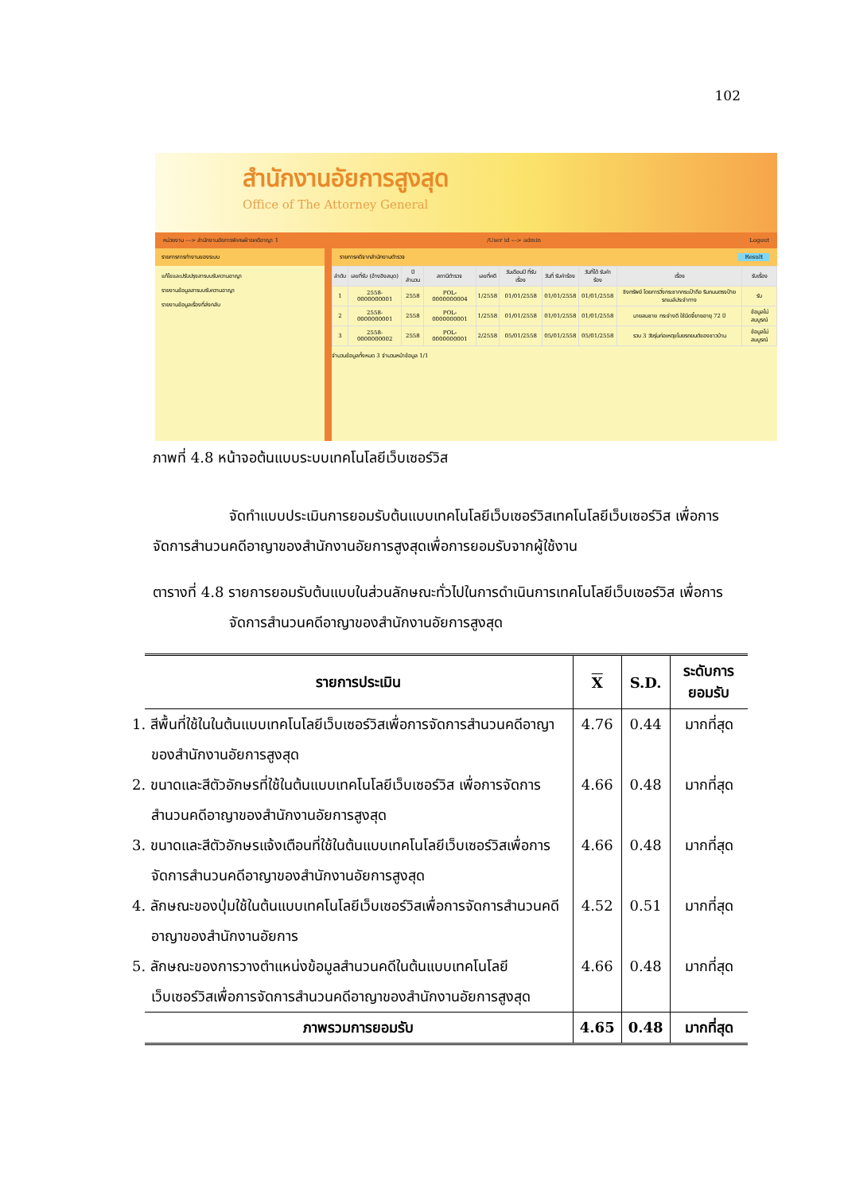102
สำนักงานอัยการสูงสุด
Office of The Attorney General
หน่วยงาน ---> สำนักงานอัยการพิเศษฝ่ายคดีอาญา 1 /User id ---> admin Logout
รายการการทำงานของระบบ
แก้ไขและปรับปรุงสารบบรับความอาญา
รายงานข้อมูลสารบบรับความอาญา
รายงานข้อมูลเรื่องที่ส่งกลับ
รายการคดีจากสำนักงานตำรวจ Result
| ลำดับ | เลขที่รับ (อ้างอิงสมุด) | ปี สำนวน | สถานีตำรวจ | เลขที่คดี | วันเดือนปี ที่รับเรื่อง | วันที่ รับคำร้อง | วันที่ได้ รับคำร้อง | เรื่อง | รับเรื่อง |
| --- | --- | --- | --- | --- | --- | --- | --- | --- | --- |
| 1 | 2558- 0000000001 | 2558 | POL- 0000000004 | 1/2558 | 01/01/2558 | 01/01/2558 | 01/01/2558 | ชิงทรัพย์ โดยการวิ่งกระชากกระเป๋าถือ ริมถนนตรงป้ายรถเมล์ประจำทาง | รับ |
| 2 | 2558- 0000000001 | 2558 | POL- 0000000001 | 1/2558 | 01/01/2558 | 01/01/2558 | 01/01/2558 | นายสมชาย กระจ่างดี ใช้มีดจี้ยายอายุ 72 ปี | ข้อมูลไม่สมบูรณ์ |
| 3 | 2558- 0000000002 | 2558 | POL- 0000000001 | 2/2558 | 05/01/2558 | 05/01/2558 | 05/01/2558 | รวบ 3 วัยรุ่นก่อเหตุขโมยรถยนต์ของชาวบ้าน | ข้อมูลไม่สมบูรณ์ |
จำนวนข้อมูลทั้งหมด 3 จำนวนหน้าข้อมูล 1/1
ภาพที่ 4.8 หน้าจอต้นแบบระบบเทคโนโลยีเว็บเซอร์วิส
จัดทำแบบประเมินการยอมรับต้นแบบเทคโนโลยีเว็บเซอร์วิสเทคโนโลยีเว็บเซอร์วิส เพื่อการจัดการสำนวนคดีอาญาของสำนักงานอัยการสูงสุดเพื่อการยอมรับจากผู้ใช้งาน
ตารางที่ 4.8 รายการยอมรับต้นแบบในส่วนลักษณะทั่วไปในการดำเนินการเทคโนโลยีเว็บเซอร์วิส เพื่อการจัดการสำนวนคดีอาญาของสำนักงานอัยการสูงสุด
| รายการประเมิน | X | S.D. | ระดับการยอมรับ |
| --- | --- | --- | --- |
| 1. สีพื้นที่ใช้ในในต้นแบบเทคโนโลยีเว็บเซอร์วิสเพื่อการจัดการสำนวนคดีอาญาของสำนักงานอัยการสูงสุด | 4.76 | 0.44 | มากที่สุด |
| 2. ขนาดและสีตัวอักษรที่ใช้ในต้นแบบเทคโนโลยีเว็บเซอร์วิส เพื่อการจัดการสำนวนคดีอาญาของสำนักงานอัยการสูงสุด | 4.66 | 0.48 | มากที่สุด |
| 3. ขนาดและสีตัวอักษรแจ้งเตือนที่ใช้ในต้นแบบเทคโนโลยีเว็บเซอร์วิสเพื่อการจัดการสำนวนคดีอาญาของสำนักงานอัยการสูงสุด | 4.66 | 0.48 | มากที่สุด |
| 4. ลักษณะของปุ่มใช้ในต้นแบบเทคโนโลยีเว็บเซอร์วิสเพื่อการจัดการสำนวนคดีอาญาของสำนักงานอัยการ | 4.52 | 0.51 | มากที่สุด |
| 5. ลักษณะของการวางตำแหน่งข้อมูลสำนวนคดีในต้นแบบเทคโนโลยีเว็บเซอร์วิสเพื่อการจัดการสำนวนคดีอาญาของสำนักงานอัยการสูงสุด | 4.66 | 0.48 | มากที่สุด |
| ภาพรวมการยอมรับ | 4.65 | 0.48 | มากที่สุด |